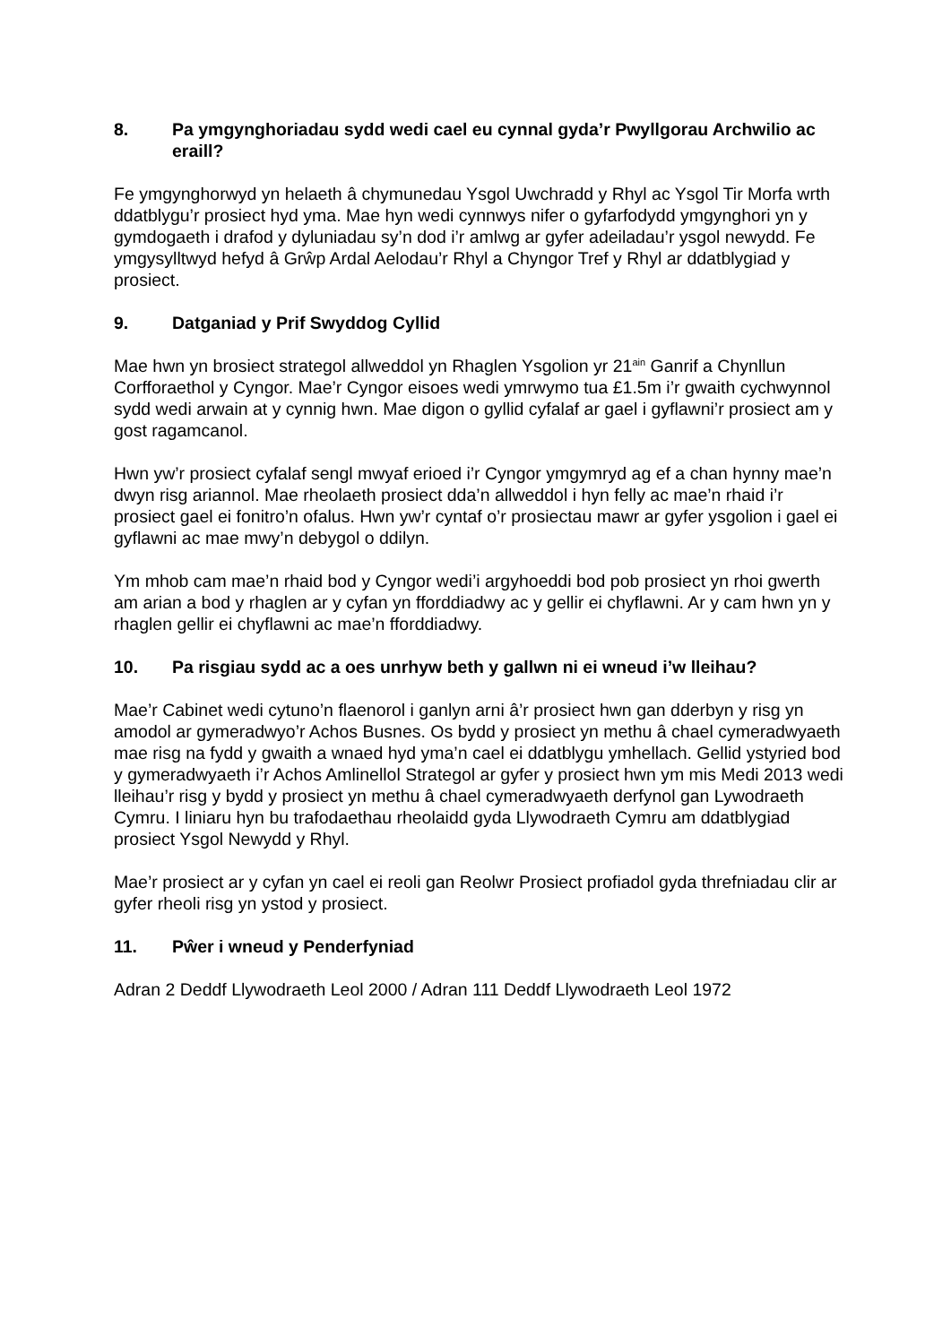8. Pa ymgynghoriadau sydd wedi cael eu cynnal gyda’r Pwyllgorau Archwilio ac eraill?
Fe ymgynghorwyd yn helaeth â chymunedau Ysgol Uwchradd y Rhyl ac Ysgol Tir Morfa wrth ddatblygu’r prosiect hyd yma. Mae hyn wedi cynnwys nifer o gyfarfodydd ymgynghori yn y gymdogaeth i drafod y dyluniadau sy’n dod i’r amlwg ar gyfer adeiladau’r ysgol newydd. Fe ymgysylltwyd hefyd â Grŵp Ardal Aelodau’r Rhyl a Chyngor Tref y Rhyl ar ddatblygiad y prosiect.
9. Datganiad y Prif Swyddog Cyllid
Mae hwn yn brosiect strategol allweddol yn Rhaglen Ysgolion yr 21<sup>ain</sup> Ganrif a Chynllun Corfforaethol y Cyngor. Mae’r Cyngor eisoes wedi ymrwymo tua £1.5m i’r gwaith cychwynnol sydd wedi arwain at y cynnig hwn. Mae digon o gyllid cyfalaf ar gael i gyflawni’r prosiect am y gost ragamcanol.
Hwn yw’r prosiect cyfalaf sengl mwyaf erioed i’r Cyngor ymgymryd ag ef a chan hynny mae’n dwyn risg ariannol. Mae rheolaeth prosiect dda’n allweddol i hyn felly ac mae’n rhaid i’r prosiect gael ei fonitro’n ofalus. Hwn yw’r cyntaf o’r prosiectau mawr ar gyfer ysgolion i gael ei gyflawni ac mae mwy’n debygol o ddilyn.
Ym mhob cam mae’n rhaid bod y Cyngor wedi’i argyhoeddi bod pob prosiect yn rhoi gwerth am arian a bod y rhaglen ar y cyfan yn fforddiadwy ac y gellir ei chyflawni. Ar y cam hwn yn y rhaglen gellir ei chyflawni ac mae’n fforddiadwy.
10. Pa risgiau sydd ac a oes unrhyw beth y gallwn ni ei wneud i’w lleihau?
Mae’r Cabinet wedi cytuno’n flaenorol i ganlyn arni â’r prosiect hwn gan dderbyn y risg yn amodol ar gymeradwyo’r Achos Busnes. Os bydd y prosiect yn methu â chael cymeradwyaeth mae risg na fydd y gwaith a wnaed hyd yma’n cael ei ddatblygu ymhellach. Gellid ystyried bod y gymeradwyaeth i’r Achos Amlinellol Strategol ar gyfer y prosiect hwn ym mis Medi 2013 wedi lleihau’r risg y bydd y prosiect yn methu â chael cymeradwyaeth derfynol gan Lywodraeth Cymru. I liniaru hyn bu trafodaethau rheolaidd gyda Llywodraeth Cymru am ddatblygiad prosiect Ysgol Newydd y Rhyl.
Mae’r prosiect ar y cyfan yn cael ei reoli gan Reolwr Prosiect profiadol gyda threfniadau clir ar gyfer rheoli risg yn ystod y prosiect.
11. Pŵer i wneud y Penderfyniad
Adran 2 Deddf Llywodraeth Leol 2000 / Adran 111 Deddf Llywodraeth Leol 1972